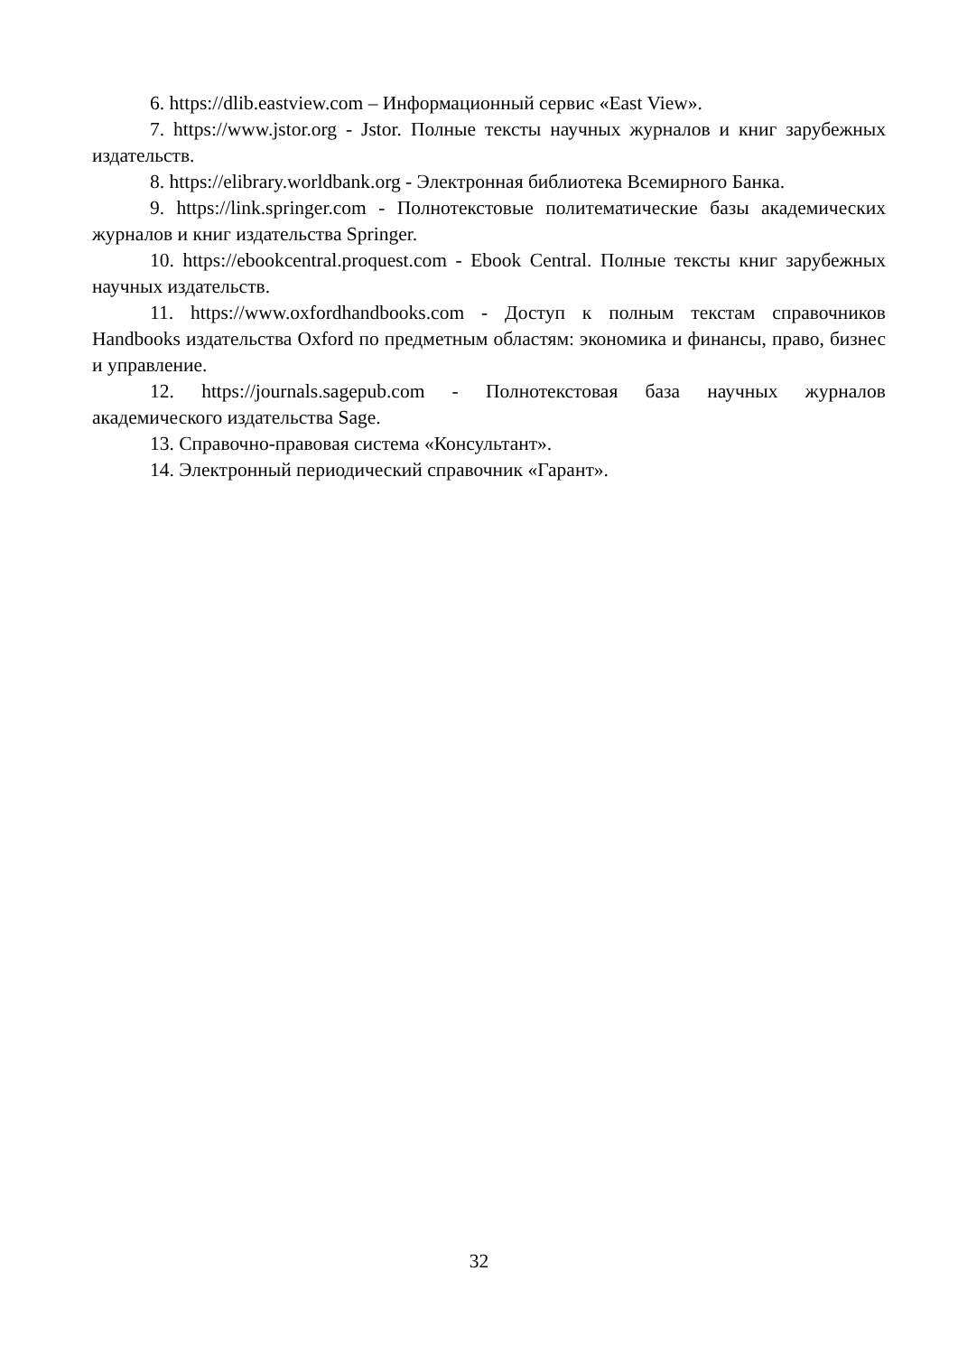6. https://dlib.eastview.com – Информационный сервис «East View».
7. https://www.jstor.org - Jstor. Полные тексты научных журналов и книг зарубежных издательств.
8. https://elibrary.worldbank.org - Электронная библиотека Всемирного Банка.
9. https://link.springer.com - Полнотекстовые политематические базы академических журналов и книг издательства Springer.
10. https://ebookcentral.proquest.com - Ebook Central. Полные тексты книг зарубежных научных издательств.
11. https://www.oxfordhandbooks.com - Доступ к полным текстам справочников Handbooks издательства Oxford по предметным областям: экономика и финансы, право, бизнес и управление.
12. https://journals.sagepub.com - Полнотекстовая база научных журналов академического издательства Sage.
13. Справочно-правовая система «Консультант».
14. Электронный периодический справочник «Гарант».
32